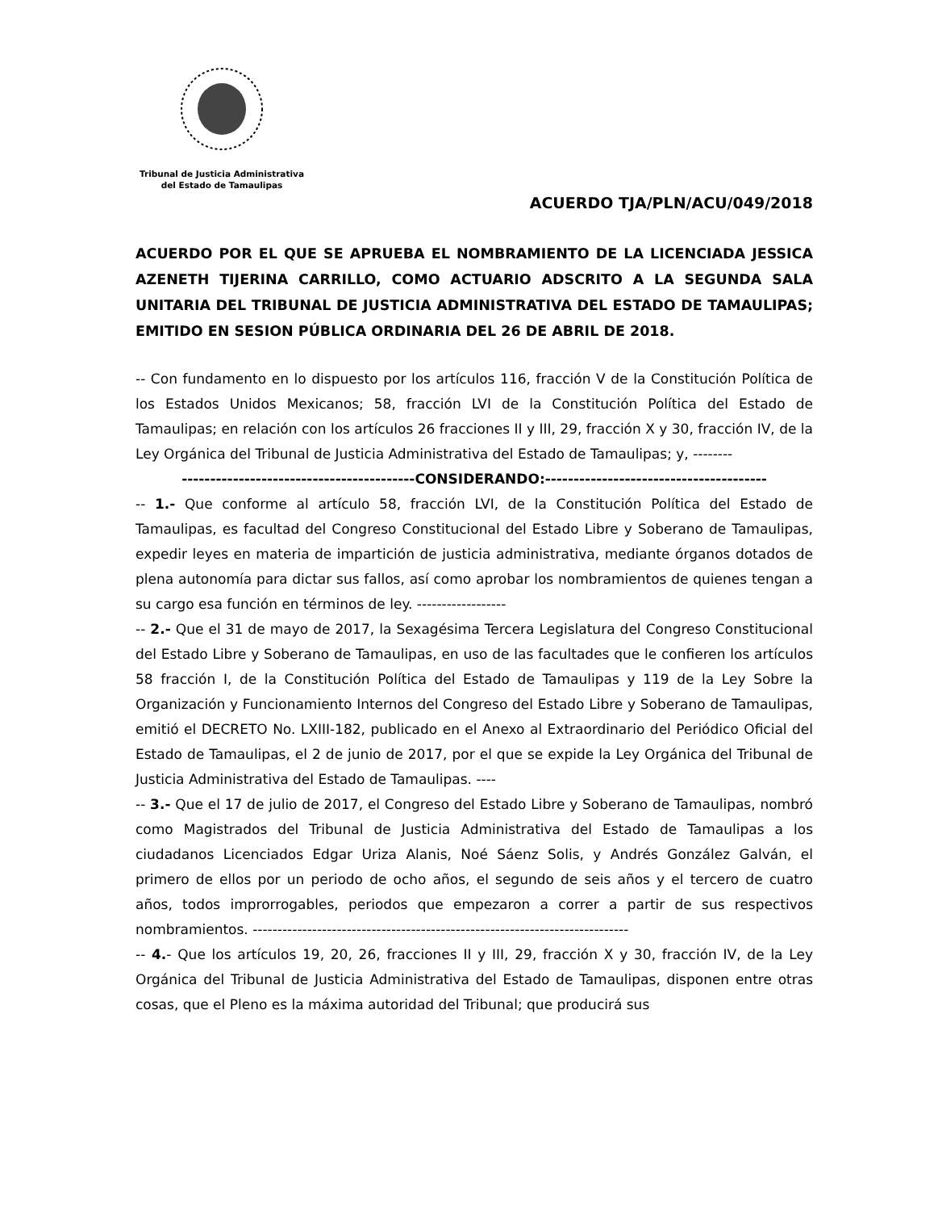Tribunal de Justicia Administrativa
del Estado de Tamaulipas
ACUERDO TJA/PLN/ACU/049/2018
ACUERDO POR EL QUE SE APRUEBA EL NOMBRAMIENTO DE LA LICENCIADA JESSICA AZENETH TIJERINA CARRILLO, COMO ACTUARIO ADSCRITO A LA SEGUNDA SALA UNITARIA DEL TRIBUNAL DE JUSTICIA ADMINISTRATIVA DEL ESTADO DE TAMAULIPAS; EMITIDO EN SESION PÚBLICA ORDINARIA DEL 26 DE ABRIL DE 2018.
-- Con fundamento en lo dispuesto por los artículos 116, fracción V de la Constitución Política de los Estados Unidos Mexicanos; 58, fracción LVI de la Constitución Política del Estado de Tamaulipas; en relación con los artículos 26 fracciones II y III, 29, fracción X y 30, fracción IV, de la Ley Orgánica del Tribunal de Justicia Administrativa del Estado de Tamaulipas; y, --------
-----------------------------------------CONSIDERANDO:---------------------------------------
-- 1.- Que conforme al artículo 58, fracción LVI, de la Constitución Política del Estado de Tamaulipas, es facultad del Congreso Constitucional del Estado Libre y Soberano de Tamaulipas, expedir leyes en materia de impartición de justicia administrativa, mediante órganos dotados de plena autonomía para dictar sus fallos, así como aprobar los nombramientos de quienes tengan a su cargo esa función en términos de ley. ------------------
-- 2.- Que el 31 de mayo de 2017, la Sexagésima Tercera Legislatura del Congreso Constitucional del Estado Libre y Soberano de Tamaulipas, en uso de las facultades que le confieren los artículos 58 fracción I, de la Constitución Política del Estado de Tamaulipas y 119 de la Ley Sobre la Organización y Funcionamiento Internos del Congreso del Estado Libre y Soberano de Tamaulipas, emitió el DECRETO No. LXIII-182, publicado en el Anexo al Extraordinario del Periódico Oficial del Estado de Tamaulipas, el 2 de junio de 2017, por el que se expide la Ley Orgánica del Tribunal de Justicia Administrativa del Estado de Tamaulipas. ----
-- 3.- Que el 17 de julio de 2017, el Congreso del Estado Libre y Soberano de Tamaulipas, nombró como Magistrados del Tribunal de Justicia Administrativa del Estado de Tamaulipas a los ciudadanos Licenciados Edgar Uriza Alanis, Noé Sáenz Solis, y Andrés González Galván, el primero de ellos por un periodo de ocho años, el segundo de seis años y el tercero de cuatro años, todos improrrogables, periodos que empezaron a correr a partir de sus respectivos nombramientos. ----------------------------------------------------------------------------
-- 4.- Que los artículos 19, 20, 26, fracciones II y III, 29, fracción X y 30, fracción IV, de la Ley Orgánica del Tribunal de Justicia Administrativa del Estado de Tamaulipas, disponen entre otras cosas, que el Pleno es la máxima autoridad del Tribunal; que producirá sus